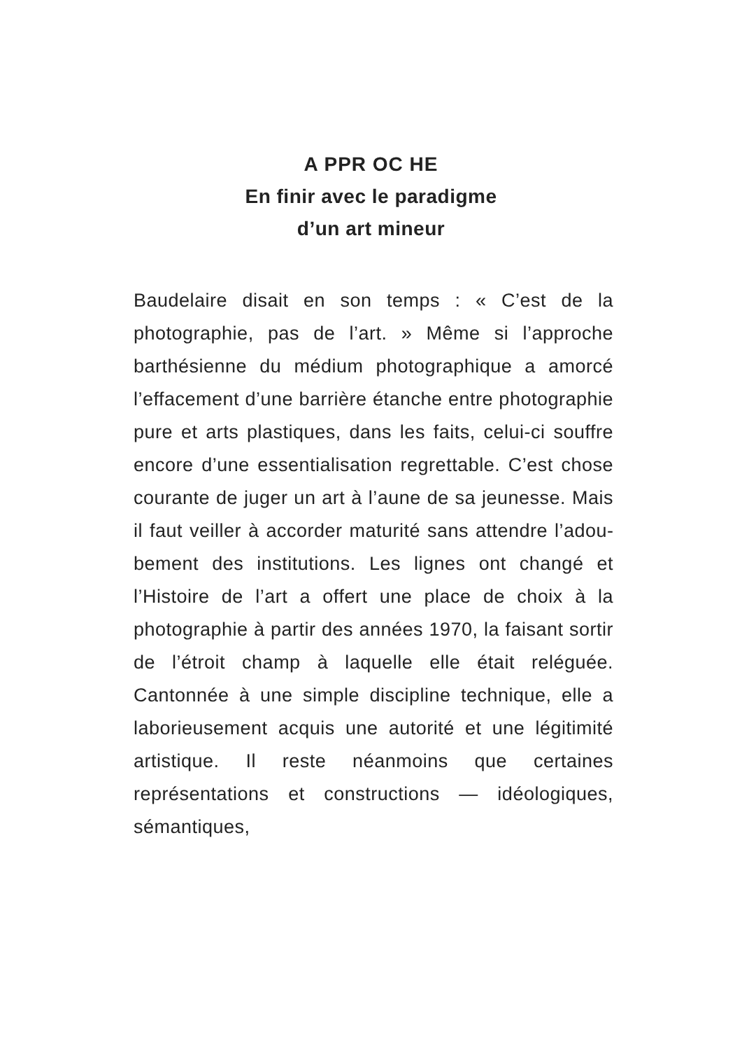A PPR OC HE
En finir avec le paradigme
d’un art mineur
Baudelaire disait en son temps : « C’est de la photographie, pas de l’art. » Même si l’approche barthésienne du médium photographique a amorcé l’effacement d’une barrière étanche entre photographie pure et arts plastiques, dans les faits, celui-ci souffre encore d’une essenti­alisation regrettable. C’est chose courante de juger un art à l’aune de sa jeunesse. Mais il faut veiller à accorder maturité sans attendre l’adou­bement des institutions. Les lignes ont changé et l’Histoire de l’art a offert une place de choix à la photographie à partir des années 1970, la faisant sortir de l’étroit champ à laquelle elle était reléguée. Cantonnée à une simple disci­pline technique, elle a laborieusement acquis une autorité et une légitimité artistique. Il reste néanmoins que certaines représentations et constructions — idéologiques, sémantiques,